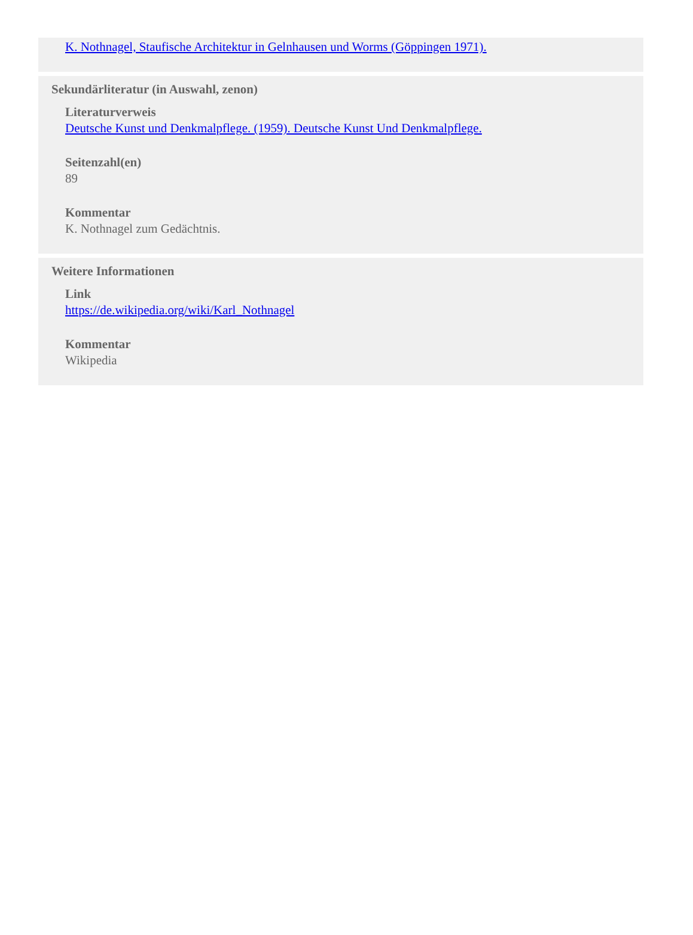K. Nothnagel, Staufische Architektur in Gelnhausen und Worms (Göppingen 1971).
Sekundärliteratur (in Auswahl, zenon)
Literaturverweis
Deutsche Kunst und Denkmalpflege. (1959). Deutsche Kunst Und Denkmalpflege.
Seitenzahl(en)
89
Kommentar
K. Nothnagel zum Gedächtnis.
Weitere Informationen
Link
https://de.wikipedia.org/wiki/Karl_Nothnagel
Kommentar
Wikipedia